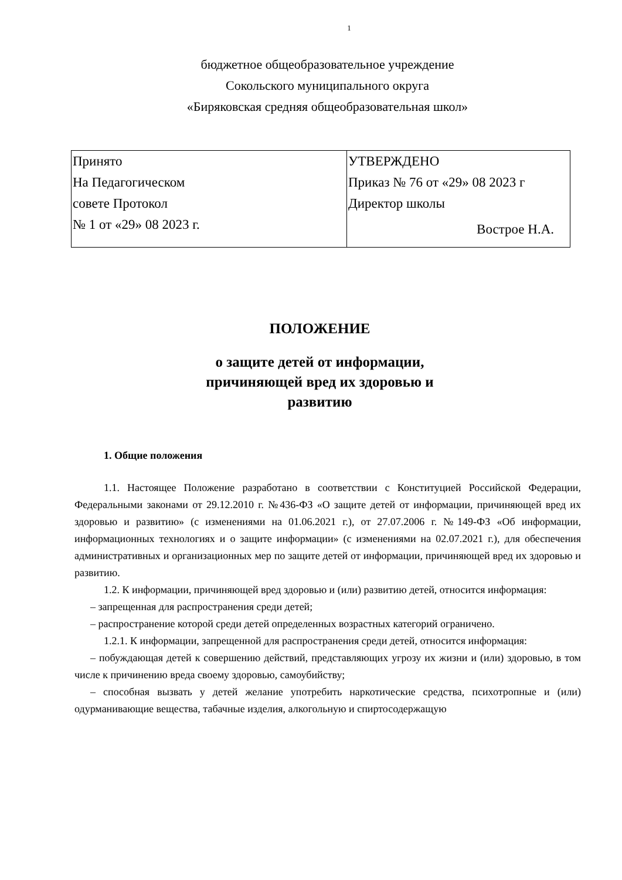1
бюджетное общеобразовательное учреждение
Сокольского муниципального округа
«Биряковская средняя общеобразовательная школ»
| Принято На Педагогическом совете Протокол № 1 от «29» 08 2023 г. | УТВЕРЖДЕНО Приказ № 76 от «29» 08 2023 г Директор школы Вострое Н.А. |
ПОЛОЖЕНИЕ
о защите детей от информации,
причиняющей вред их здоровью и
развитию
1. Общие положения
1.1. Настоящее Положение разработано в соответствии с Конституцией Российской Федерации, Федеральными законами от 29.12.2010 г. №436-ФЗ «О защите детей от информации, причиняющей вред их здоровью и развитию» (с изменениями на 01.06.2021 г.), от 27.07.2006 г. №149-ФЗ «Об информации, информационных технологиях и о защите информации» (с изменениями на 02.07.2021 г.), для обеспечения административных и организационных мер по защите детей от информации, причиняющей вред их здоровью и развитию.
1.2. К информации, причиняющей вред здоровью и (или) развитию детей, относится информация:
– запрещенная для распространения среди детей;
– распространение которой среди детей определенных возрастных категорий ограничено.
1.2.1. К информации, запрещенной для распространения среди детей, относится информация:
– побуждающая детей к совершению действий, представляющих угрозу их жизни и (или) здоровью, в том числе к причинению вреда своему здоровью, самоубийству;
– способная вызвать у детей желание употребить наркотические средства, психотропные и (или) одурманивающие вещества, табачные изделия, алкогольную и спиртосодержащую